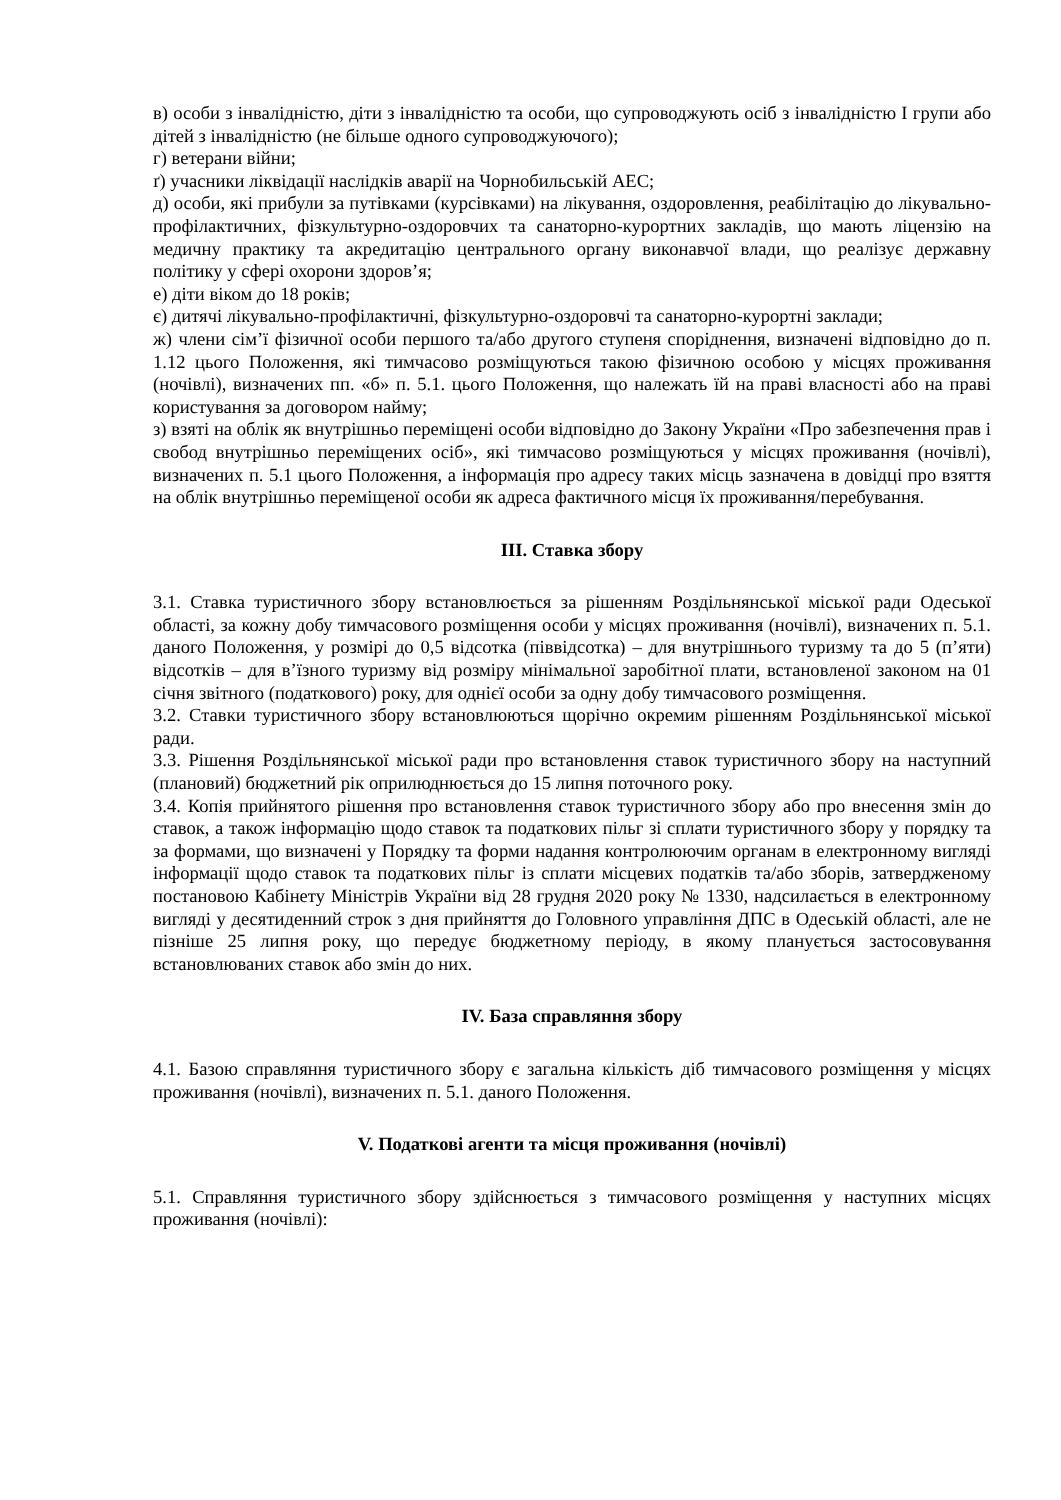в) особи з інвалідністю, діти з інвалідністю та особи, що супроводжують осіб з інвалідністю І групи або дітей з інвалідністю (не більше одного супроводжуючого);
г) ветерани війни;
ґ) учасники ліквідації наслідків аварії на Чорнобильській АЕС;
д) особи, які прибули за путівками (курсівками) на лікування, оздоровлення, реабілітацію до лікувально-профілактичних, фізкультурно-оздоровчих та санаторно-курортних закладів, що мають ліцензію на медичну практику та акредитацію центрального органу виконавчої влади, що реалізує державну політику у сфері охорони здоров’я;
е) діти віком до 18 років;
є) дитячі лікувально-профілактичні, фізкультурно-оздоровчі та санаторно-курортні заклади;
ж) члени сім’ї фізичної особи першого та/або другого ступеня споріднення, визначені відповідно до п. 1.12 цього Положення, які тимчасово розміщуються такою фізичною особою у місцях проживання (ночівлі), визначених пп. «б» п. 5.1. цього Положення, що належать їй на праві власності або на праві користування за договором найму;
з) взяті на облік як внутрішньо переміщені особи відповідно до Закону України «Про забезпечення прав і свобод внутрішньо переміщених осіб», які тимчасово розміщуються у місцях проживання (ночівлі), визначених п. 5.1 цього Положення, а інформація про адресу таких місць зазначена в довідці про взяття на облік внутрішньо переміщеної особи як адреса фактичного місця їх проживання/перебування.
ІІІ. Ставка збору
3.1. Ставка туристичного збору встановлюється за рішенням Роздільнянської міської ради Одеської області, за кожну добу тимчасового розміщення особи у місцях проживання (ночівлі), визначених п. 5.1. даного Положення, у розмірі до 0,5 відсотка (піввідсотка) – для внутрішнього туризму та до 5 (п’яти) відсотків – для в’їзного туризму від розміру мінімальної заробітної плати, встановленої законом на 01 січня звітного (податкового) року, для однієї особи за одну добу тимчасового розміщення.
3.2. Ставки туристичного збору встановлюються щорічно окремим рішенням Роздільнянської міської ради.
3.3. Рішення Роздільнянської міської ради про встановлення ставок туристичного збору на наступний (плановий) бюджетний рік оприлюднюється до 15 липня поточного року.
3.4. Копія прийнятого рішення про встановлення ставок туристичного збору або про внесення змін до ставок, а також інформацію щодо ставок та податкових пільг зі сплати туристичного збору у порядку та за формами, що визначені у Порядку та форми надання контролюючим органам в електронному вигляді інформації щодо ставок та податкових пільг із сплати місцевих податків та/або зборів, затвердженому постановою Кабінету Міністрів України від 28 грудня 2020 року № 1330, надсилається в електронному вигляді у десятиденний строк з дня прийняття до Головного управління ДПС в Одеській області, але не пізніше 25 липня року, що передує бюджетному періоду, в якому планується застосовування встановлюваних ставок або змін до них.
IV. База справляння збору
4.1. Базою справляння туристичного збору є загальна кількість діб тимчасового розміщення у місцях проживання (ночівлі), визначених п. 5.1. даного Положення.
V. Податкові агенти та місця проживання (ночівлі)
5.1. Справляння туристичного збору здійснюється з тимчасового розміщення у наступних місцях проживання (ночівлі):